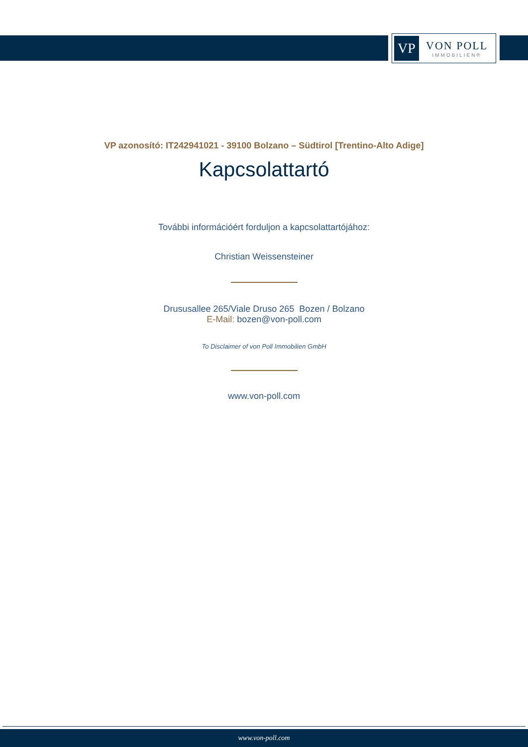VP
VON POLL
IMMOBILIEN®
VP azonosító: IT242941021 - 39100 Bolzano – Südtirol [Trentino-Alto Adige]
Kapcsolattartó
További információért forduljon a kapcsolattartójához:
Christian Weissensteiner
Drususallee 265/Viale Druso 265 Bozen / Bolzano
E-Mail: bozen@von-poll.com
To Disclaimer of von Poll Immobilien GmbH
www.von-poll.com
www.von-poll.com